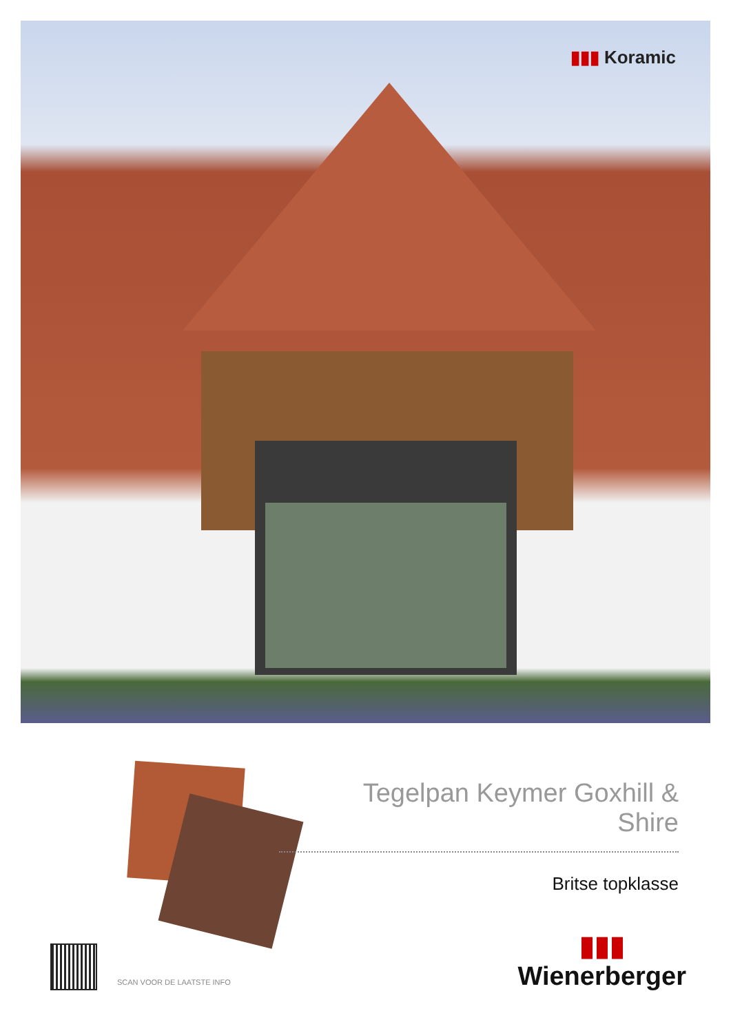▮▮▮ Koramic
Tegelpan Keymer Goxhill & Shire
Britse topklasse
SCAN VOOR DE LAATSTE INFO
▮▮▮
Wienerberger